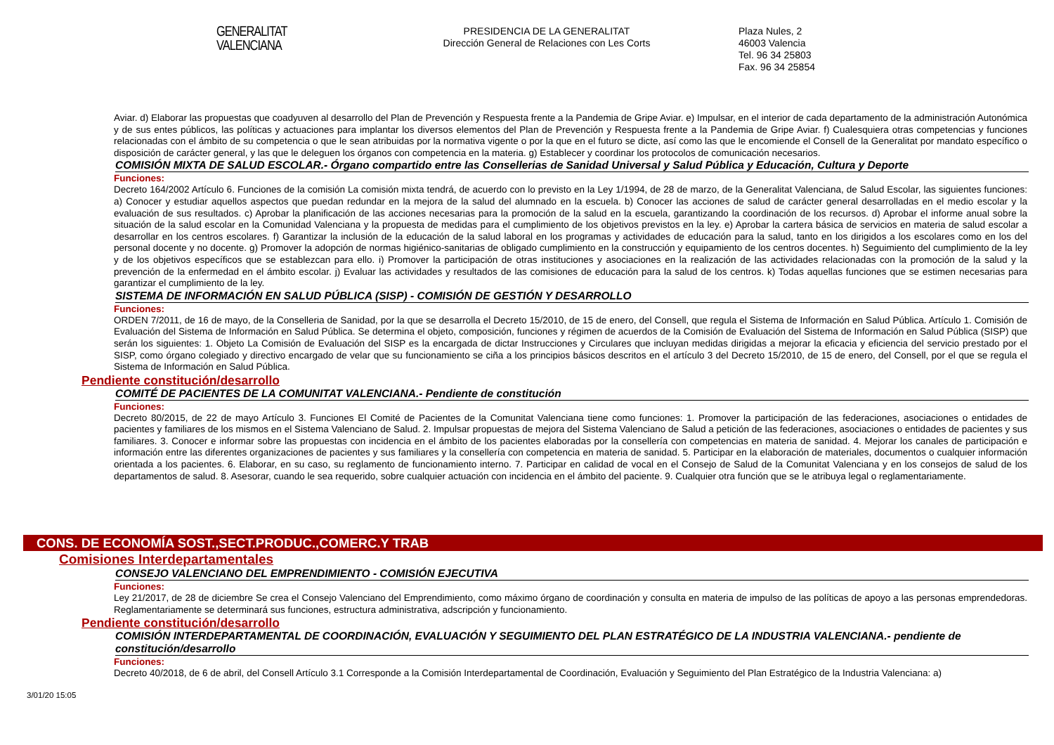GENERALITAT
VALENCIANA
PRESIDENCIA DE LA GENERALITAT
Dirección General de Relaciones con Les Corts
Plaza Nules, 2
46003 Valencia
Tel. 96 34 25803
Fax. 96 34 25854
Aviar. d) Elaborar las propuestas que coadyuven al desarrollo del Plan de Prevención y Respuesta frente a la Pandemia de Gripe Aviar. e) Impulsar, en el interior de cada departamento de la administración Autonómica y de sus entes públicos, las políticas y actuaciones para implantar los diversos elementos del Plan de Prevención y Respuesta frente a la Pandemia de Gripe Aviar. f) Cualesquiera otras competencias y funciones relacionadas con el ámbito de su competencia o que le sean atribuidas por la normativa vigente o por la que en el futuro se dicte, así como las que le encomiende el Consell de la Generalitat por mandato específico o disposición de carácter general, y las que le deleguen los órganos con competencia en la materia. g) Establecer y coordinar los protocolos de comunicación necesarios.
COMISIÓN MIXTA DE SALUD ESCOLAR.- Órgano compartido entre las Consellerias de Sanidad Universal y Salud Pública y Educación, Cultura y Deporte
Funciones:
Decreto 164/2002 Artículo 6. Funciones de la comisión La comisión mixta tendrá, de acuerdo con lo previsto en la Ley 1/1994, de 28 de marzo, de la Generalitat Valenciana, de Salud Escolar, las siguientes funciones: a) Conocer y estudiar aquellos aspectos que puedan redundar en la mejora de la salud del alumnado en la escuela. b) Conocer las acciones de salud de carácter general desarrolladas en el medio escolar y la evaluación de sus resultados. c) Aprobar la planificación de las acciones necesarias para la promoción de la salud en la escuela, garantizando la coordinación de los recursos. d) Aprobar el informe anual sobre la situación de la salud escolar en la Comunidad Valenciana y la propuesta de medidas para el cumplimiento de los objetivos previstos en la ley. e) Aprobar la cartera básica de servicios en materia de salud escolar a desarrollar en los centros escolares. f) Garantizar la inclusión de la educación de la salud laboral en los programas y actividades de educación para la salud, tanto en los dirigidos a los escolares como en los del personal docente y no docente. g) Promover la adopción de normas higiénico-sanitarias de obligado cumplimiento en la construcción y equipamiento de los centros docentes. h) Seguimiento del cumplimiento de la ley y de los objetivos específicos que se establezcan para ello. i) Promover la participación de otras instituciones y asociaciones en la realización de las actividades relacionadas con la promoción de la salud y la prevención de la enfermedad en el ámbito escolar. j) Evaluar las actividades y resultados de las comisiones de educación para la salud de los centros. k) Todas aquellas funciones que se estimen necesarias para garantizar el cumplimiento de la ley.
SISTEMA DE INFORMACIÓN EN SALUD PÚBLICA (SISP) - COMISIÓN DE GESTIÓN Y DESARROLLO
Funciones:
ORDEN 7/2011, de 16 de mayo, de la Conselleria de Sanidad, por la que se desarrolla el Decreto 15/2010, de 15 de enero, del Consell, que regula el Sistema de Información en Salud Pública. Artículo 1. Comisión de Evaluación del Sistema de Información en Salud Pública. Se determina el objeto, composición, funciones y régimen de acuerdos de la Comisión de Evaluación del Sistema de Información en Salud Pública (SISP) que serán los siguientes: 1. Objeto La Comisión de Evaluación del SISP es la encargada de dictar Instrucciones y Circulares que incluyan medidas dirigidas a mejorar la eficacia y eficiencia del servicio prestado por el SISP, como órgano colegiado y directivo encargado de velar que su funcionamiento se ciña a los principios básicos descritos en el artículo 3 del Decreto 15/2010, de 15 de enero, del Consell, por el que se regula el Sistema de Información en Salud Pública.
Pendiente constitución/desarrollo
COMITÉ DE PACIENTES DE LA COMUNITAT VALENCIANA.- Pendiente de constitución
Funciones:
Decreto 80/2015, de 22 de mayo Artículo 3. Funciones El Comité de Pacientes de la Comunitat Valenciana tiene como funciones: 1. Promover la participación de las federaciones, asociaciones o entidades de pacientes y familiares de los mismos en el Sistema Valenciano de Salud. 2. Impulsar propuestas de mejora del Sistema Valenciano de Salud a petición de las federaciones, asociaciones o entidades de pacientes y sus familiares. 3. Conocer e informar sobre las propuestas con incidencia en el ámbito de los pacientes elaboradas por la consellería con competencias en materia de sanidad. 4. Mejorar los canales de participación e información entre las diferentes organizaciones de pacientes y sus familiares y la consellería con competencia en materia de sanidad. 5. Participar en la elaboración de materiales, documentos o cualquier información orientada a los pacientes. 6. Elaborar, en su caso, su reglamento de funcionamiento interno. 7. Participar en calidad de vocal en el Consejo de Salud de la Comunitat Valenciana y en los consejos de salud de los departamentos de salud. 8. Asesorar, cuando le sea requerido, sobre cualquier actuación con incidencia en el ámbito del paciente. 9. Cualquier otra función que se le atribuya legal o reglamentariamente.
CONS. DE ECONOMÍA SOST.,SECT.PRODUC.,COMERC.Y TRAB
Comisiones Interdepartamentales
CONSEJO VALENCIANO DEL EMPRENDIMIENTO - COMISIÓN EJECUTIVA
Funciones:
Ley 21/2017, de 28 de diciembre Se crea el Consejo Valenciano del Emprendimiento, como máximo órgano de coordinación y consulta en materia de impulso de las políticas de apoyo a las personas emprendedoras. Reglamentariamente se determinará sus funciones, estructura administrativa, adscripción y funcionamiento.
Pendiente constitución/desarrollo
COMISIÓN INTERDEPARTAMENTAL DE COORDINACIÓN, EVALUACIÓN Y SEGUIMIENTO DEL PLAN ESTRATÉGICO DE LA INDUSTRIA VALENCIANA.- pendiente de constitución/desarrollo
Funciones:
Decreto 40/2018, de 6 de abril, del Consell Artículo 3.1 Corresponde a la Comisión Interdepartamental de Coordinación, Evaluación y Seguimiento del Plan Estratégico de la Industria Valenciana: a)
3/01/20 15:05